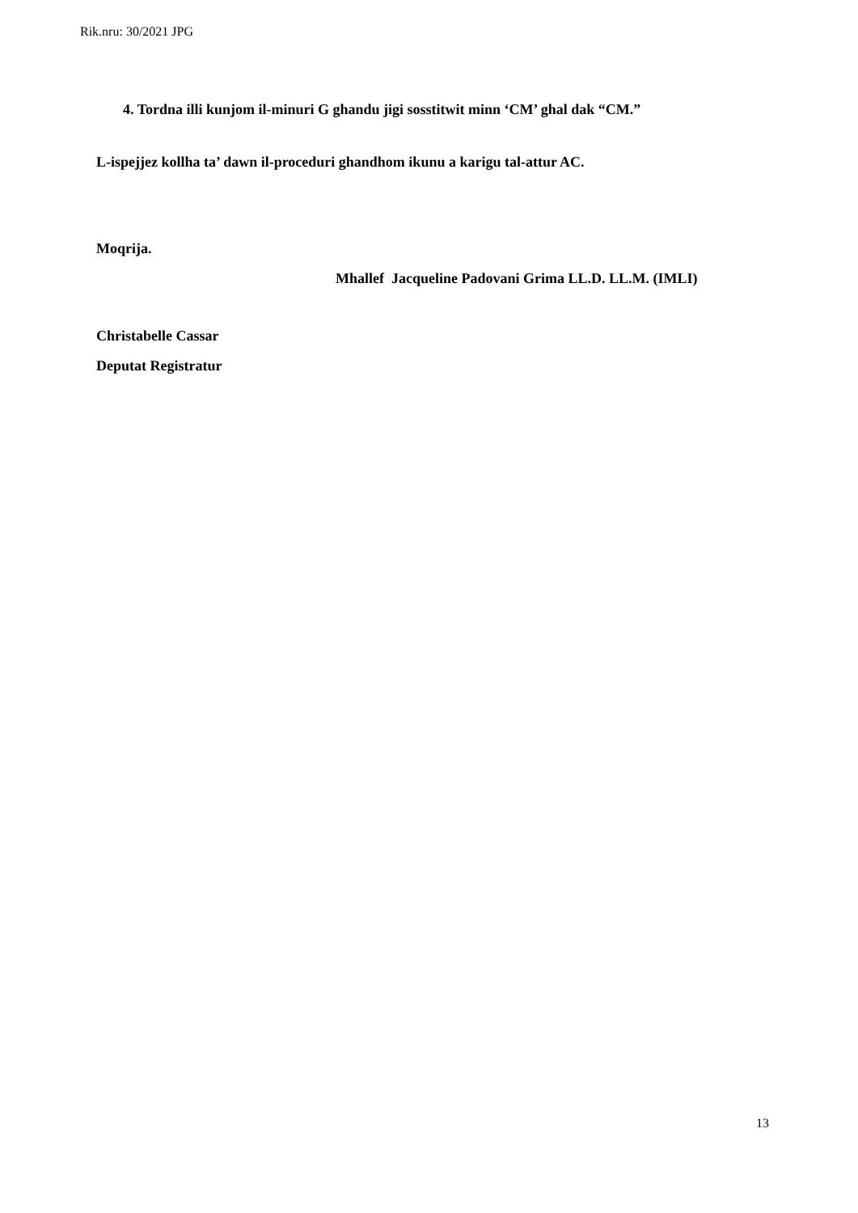Rik.nru: 30/2021 JPG
4. Tordna illi kunjom il-minuri G ghandu jigi sosstitwit minn ‘CM’ ghal dak “CM.”
L-ispejjez kollha ta’ dawn il-proceduri ghandhom ikunu a karigu tal-attur AC.
Moqrija.
Mhallef Jacqueline Padovani Grima LL.D. LL.M. (IMLI)
Christabelle Cassar
Deputat Registratur
13